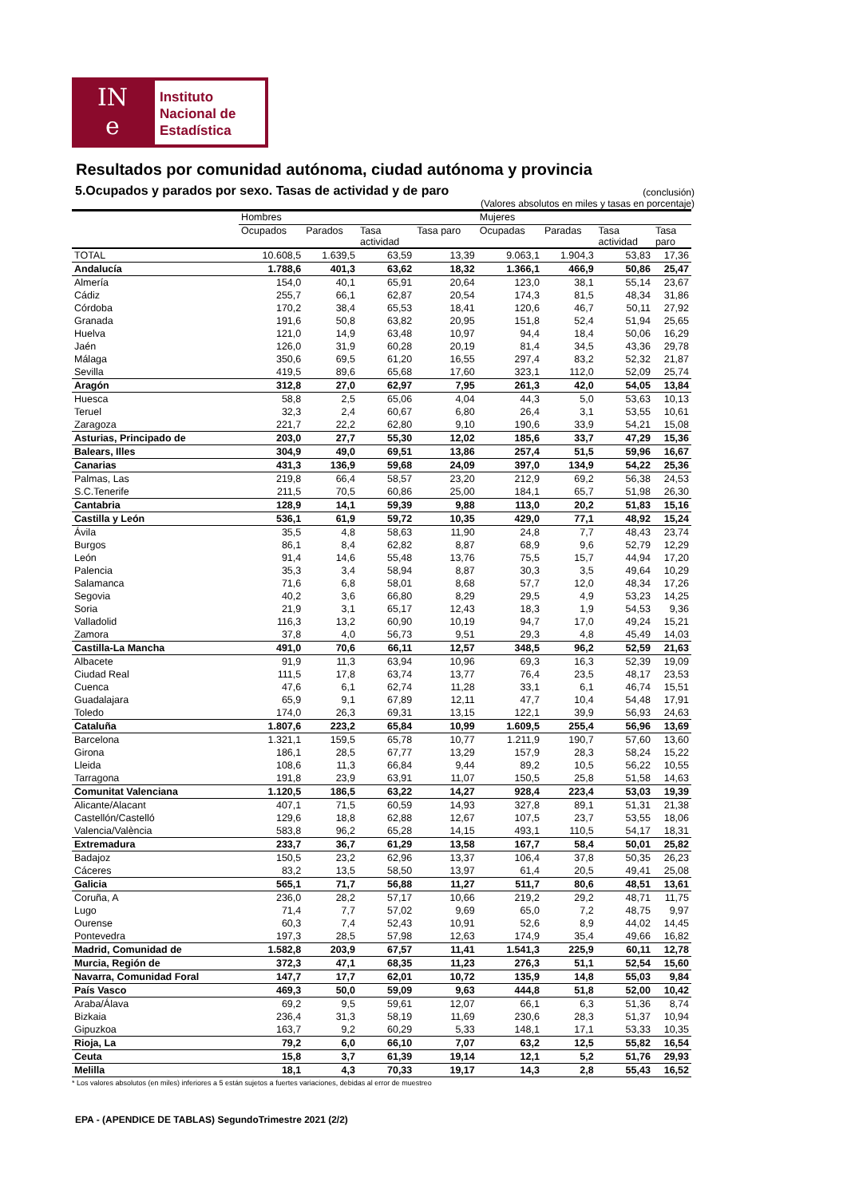IN
e
Instituto
Nacional de
Estadística
Resultados por comunidad autónoma, ciudad autónoma y provincia
5.Ocupados y parados por sexo. Tasas de actividad y de paro (conclusión)
(Valores absolutos en miles y tasas en porcentaje)
| | Hombres | | | | Mujeres | | | |
| --- | --- | --- | --- | --- | --- | --- | --- | --- |
| | Ocupados | Parados | Tasa actividad | Tasa paro | Ocupadas | Paradas | Tasa actividad | Tasa paro |
| TOTAL | 10.608,5 | 1.639,5 | 63,59 | 13,39 | 9.063,1 | 1.904,3 | 53,83 | 17,36 |
| Andalucía | 1.788,6 | 401,3 | 63,62 | 18,32 | 1.366,1 | 466,9 | 50,86 | 25,47 |
| Almería | 154,0 | 40,1 | 65,91 | 20,64 | 123,0 | 38,1 | 55,14 | 23,67 |
| Cádiz | 255,7 | 66,1 | 62,87 | 20,54 | 174,3 | 81,5 | 48,34 | 31,86 |
| Córdoba | 170,2 | 38,4 | 65,53 | 18,41 | 120,6 | 46,7 | 50,11 | 27,92 |
| Granada | 191,6 | 50,8 | 63,82 | 20,95 | 151,8 | 52,4 | 51,94 | 25,65 |
| Huelva | 121,0 | 14,9 | 63,48 | 10,97 | 94,4 | 18,4 | 50,06 | 16,29 |
| Jaén | 126,0 | 31,9 | 60,28 | 20,19 | 81,4 | 34,5 | 43,36 | 29,78 |
| Málaga | 350,6 | 69,5 | 61,20 | 16,55 | 297,4 | 83,2 | 52,32 | 21,87 |
| Sevilla | 419,5 | 89,6 | 65,68 | 17,60 | 323,1 | 112,0 | 52,09 | 25,74 |
| Aragón | 312,8 | 27,0 | 62,97 | 7,95 | 261,3 | 42,0 | 54,05 | 13,84 |
| Huesca | 58,8 | 2,5 | 65,06 | 4,04 | 44,3 | 5,0 | 53,63 | 10,13 |
| Teruel | 32,3 | 2,4 | 60,67 | 6,80 | 26,4 | 3,1 | 53,55 | 10,61 |
| Zaragoza | 221,7 | 22,2 | 62,80 | 9,10 | 190,6 | 33,9 | 54,21 | 15,08 |
| Asturias, Principado de | 203,0 | 27,7 | 55,30 | 12,02 | 185,6 | 33,7 | 47,29 | 15,36 |
| Balears, Illes | 304,9 | 49,0 | 69,51 | 13,86 | 257,4 | 51,5 | 59,96 | 16,67 |
| Canarias | 431,3 | 136,9 | 59,68 | 24,09 | 397,0 | 134,9 | 54,22 | 25,36 |
| Palmas, Las | 219,8 | 66,4 | 58,57 | 23,20 | 212,9 | 69,2 | 56,38 | 24,53 |
| S.C.Tenerife | 211,5 | 70,5 | 60,86 | 25,00 | 184,1 | 65,7 | 51,98 | 26,30 |
| Cantabria | 128,9 | 14,1 | 59,39 | 9,88 | 113,0 | 20,2 | 51,83 | 15,16 |
| Castilla y León | 536,1 | 61,9 | 59,72 | 10,35 | 429,0 | 77,1 | 48,92 | 15,24 |
| Ávila | 35,5 | 4,8 | 58,63 | 11,90 | 24,8 | 7,7 | 48,43 | 23,74 |
| Burgos | 86,1 | 8,4 | 62,82 | 8,87 | 68,9 | 9,6 | 52,79 | 12,29 |
| León | 91,4 | 14,6 | 55,48 | 13,76 | 75,5 | 15,7 | 44,94 | 17,20 |
| Palencia | 35,3 | 3,4 | 58,94 | 8,87 | 30,3 | 3,5 | 49,64 | 10,29 |
| Salamanca | 71,6 | 6,8 | 58,01 | 8,68 | 57,7 | 12,0 | 48,34 | 17,26 |
| Segovia | 40,2 | 3,6 | 66,80 | 8,29 | 29,5 | 4,9 | 53,23 | 14,25 |
| Soria | 21,9 | 3,1 | 65,17 | 12,43 | 18,3 | 1,9 | 54,53 | 9,36 |
| Valladolid | 116,3 | 13,2 | 60,90 | 10,19 | 94,7 | 17,0 | 49,24 | 15,21 |
| Zamora | 37,8 | 4,0 | 56,73 | 9,51 | 29,3 | 4,8 | 45,49 | 14,03 |
| Castilla-La Mancha | 491,0 | 70,6 | 66,11 | 12,57 | 348,5 | 96,2 | 52,59 | 21,63 |
| Albacete | 91,9 | 11,3 | 63,94 | 10,96 | 69,3 | 16,3 | 52,39 | 19,09 |
| Ciudad Real | 111,5 | 17,8 | 63,74 | 13,77 | 76,4 | 23,5 | 48,17 | 23,53 |
| Cuenca | 47,6 | 6,1 | 62,74 | 11,28 | 33,1 | 6,1 | 46,74 | 15,51 |
| Guadalajara | 65,9 | 9,1 | 67,89 | 12,11 | 47,7 | 10,4 | 54,48 | 17,91 |
| Toledo | 174,0 | 26,3 | 69,31 | 13,15 | 122,1 | 39,9 | 56,93 | 24,63 |
| Cataluña | 1.807,6 | 223,2 | 65,84 | 10,99 | 1.609,5 | 255,4 | 56,96 | 13,69 |
| Barcelona | 1.321,1 | 159,5 | 65,78 | 10,77 | 1.211,9 | 190,7 | 57,60 | 13,60 |
| Girona | 186,1 | 28,5 | 67,77 | 13,29 | 157,9 | 28,3 | 58,24 | 15,22 |
| Lleida | 108,6 | 11,3 | 66,84 | 9,44 | 89,2 | 10,5 | 56,22 | 10,55 |
| Tarragona | 191,8 | 23,9 | 63,91 | 11,07 | 150,5 | 25,8 | 51,58 | 14,63 |
| Comunitat Valenciana | 1.120,5 | 186,5 | 63,22 | 14,27 | 928,4 | 223,4 | 53,03 | 19,39 |
| Alicante/Alacant | 407,1 | 71,5 | 60,59 | 14,93 | 327,8 | 89,1 | 51,31 | 21,38 |
| Castellón/Castelló | 129,6 | 18,8 | 62,88 | 12,67 | 107,5 | 23,7 | 53,55 | 18,06 |
| Valencia/València | 583,8 | 96,2 | 65,28 | 14,15 | 493,1 | 110,5 | 54,17 | 18,31 |
| Extremadura | 233,7 | 36,7 | 61,29 | 13,58 | 167,7 | 58,4 | 50,01 | 25,82 |
| Badajoz | 150,5 | 23,2 | 62,96 | 13,37 | 106,4 | 37,8 | 50,35 | 26,23 |
| Cáceres | 83,2 | 13,5 | 58,50 | 13,97 | 61,4 | 20,5 | 49,41 | 25,08 |
| Galicia | 565,1 | 71,7 | 56,88 | 11,27 | 511,7 | 80,6 | 48,51 | 13,61 |
| Coruña, A | 236,0 | 28,2 | 57,17 | 10,66 | 219,2 | 29,2 | 48,71 | 11,75 |
| Lugo | 71,4 | 7,7 | 57,02 | 9,69 | 65,0 | 7,2 | 48,75 | 9,97 |
| Ourense | 60,3 | 7,4 | 52,43 | 10,91 | 52,6 | 8,9 | 44,02 | 14,45 |
| Pontevedra | 197,3 | 28,5 | 57,98 | 12,63 | 174,9 | 35,4 | 49,66 | 16,82 |
| Madrid, Comunidad de | 1.582,8 | 203,9 | 67,57 | 11,41 | 1.541,3 | 225,9 | 60,11 | 12,78 |
| Murcia, Región de | 372,3 | 47,1 | 68,35 | 11,23 | 276,3 | 51,1 | 52,54 | 15,60 |
| Navarra, Comunidad Foral | 147,7 | 17,7 | 62,01 | 10,72 | 135,9 | 14,8 | 55,03 | 9,84 |
| País Vasco | 469,3 | 50,0 | 59,09 | 9,63 | 444,8 | 51,8 | 52,00 | 10,42 |
| Araba/Álava | 69,2 | 9,5 | 59,61 | 12,07 | 66,1 | 6,3 | 51,36 | 8,74 |
| Bizkaia | 236,4 | 31,3 | 58,19 | 11,69 | 230,6 | 28,3 | 51,37 | 10,94 |
| Gipuzkoa | 163,7 | 9,2 | 60,29 | 5,33 | 148,1 | 17,1 | 53,33 | 10,35 |
| Rioja, La | 79,2 | 6,0 | 66,10 | 7,07 | 63,2 | 12,5 | 55,82 | 16,54 |
| Ceuta | 15,8 | 3,7 | 61,39 | 19,14 | 12,1 | 5,2 | 51,76 | 29,93 |
| Melilla | 18,1 | 4,3 | 70,33 | 19,17 | 14,3 | 2,8 | 55,43 | 16,52 |
* Los valores absolutos (en miles) inferiores a 5 están sujetos a fuertes variaciones, debidas al error de muestreo
EPA - (APENDICE DE TABLAS) SegundoTrimestre 2021 (2/2)